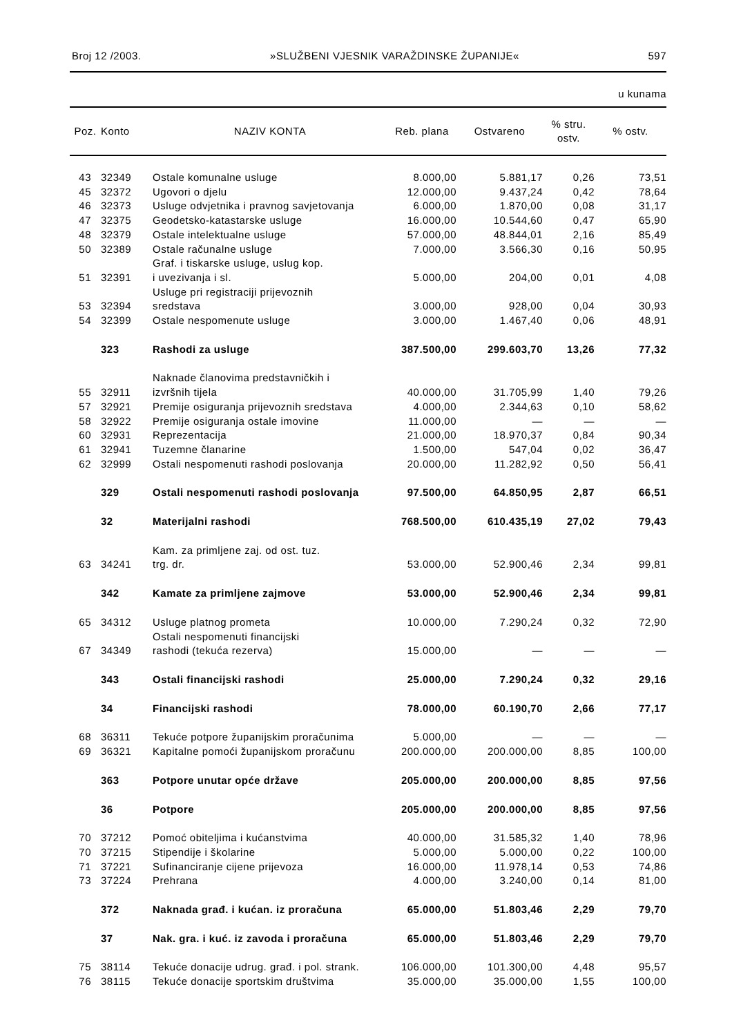Broj 12 /2003. »SLUŽBENI VJESNIK VARAŽDINSKE ŽUPANIJE« 597
u kunama
| Poz. | Konto | NAZIV KONTA | Reb. plana | Ostvareno | % stru. ostv. | % ostv. |
| --- | --- | --- | --- | --- | --- | --- |
| 43 | 32349 | Ostale komunalne usluge | 8.000,00 | 5.881,17 | 0,26 | 73,51 |
| 45 | 32372 | Ugovori o djelu | 12.000,00 | 9.437,24 | 0,42 | 78,64 |
| 46 | 32373 | Usluge odvjetnika i pravnog savjetovanja | 6.000,00 | 1.870,00 | 0,08 | 31,17 |
| 47 | 32375 | Geodetsko-katastarske usluge | 16.000,00 | 10.544,60 | 0,47 | 65,90 |
| 48 | 32379 | Ostale intelektualne usluge | 57.000,00 | 48.844,01 | 2,16 | 85,49 |
| 50 | 32389 | Ostale računalne usluge | 7.000,00 | 3.566,30 | 0,16 | 50,95 |
| 51 | 32391 | Graf. i tiskarske usluge, uslug kop. i uvezivanja i sl. | 5.000,00 | 204,00 | 0,01 | 4,08 |
| 53 | 32394 | Usluge pri registraciji prijevoznih sredstava | 3.000,00 | 928,00 | 0,04 | 30,93 |
| 54 | 32399 | Ostale nespomenute usluge | 3.000,00 | 1.467,40 | 0,06 | 48,91 |
| | 323 | Rashodi za usluge | 387.500,00 | 299.603,70 | 13,26 | 77,32 |
| 55 | 32911 | Naknade članovima predstavničkih i izvršnih tijela | 40.000,00 | 31.705,99 | 1,40 | 79,26 |
| 57 | 32921 | Premije osiguranja prijevoznih sredstava | 4.000,00 | 2.344,63 | 0,10 | 58,62 |
| 58 | 32922 | Premije osiguranja ostale imovine | 11.000,00 | — | — | — |
| 60 | 32931 | Reprezentacija | 21.000,00 | 18.970,37 | 0,84 | 90,34 |
| 61 | 32941 | Tuzemne članarine | 1.500,00 | 547,04 | 0,02 | 36,47 |
| 62 | 32999 | Ostali nespomenuti rashodi poslovanja | 20.000,00 | 11.282,92 | 0,50 | 56,41 |
| | 329 | Ostali nespomenuti rashodi poslovanja | 97.500,00 | 64.850,95 | 2,87 | 66,51 |
| | 32 | Materijalni rashodi | 768.500,00 | 610.435,19 | 27,02 | 79,43 |
| 63 | 34241 | Kam. za primljene zaj. od ost. tuz. trg. dr. | 53.000,00 | 52.900,46 | 2,34 | 99,81 |
| | 342 | Kamate za primljene zajmove | 53.000,00 | 52.900,46 | 2,34 | 99,81 |
| 65 | 34312 | Usluge platnog prometa | 10.000,00 | 7.290,24 | 0,32 | 72,90 |
| 67 | 34349 | Ostali nespomenuti financijski rashodi (tekuća rezerva) | 15.000,00 | — | — | — |
| | 343 | Ostali financijski rashodi | 25.000,00 | 7.290,24 | 0,32 | 29,16 |
| | 34 | Financijski rashodi | 78.000,00 | 60.190,70 | 2,66 | 77,17 |
| 68 | 36311 | Tekuće potpore županijskim proračunima | 5.000,00 | — | — | — |
| 69 | 36321 | Kapitalne pomoći županijskom proračunu | 200.000,00 | 200.000,00 | 8,85 | 100,00 |
| | 363 | Potpore unutar opće države | 205.000,00 | 200.000,00 | 8,85 | 97,56 |
| | 36 | Potpore | 205.000,00 | 200.000,00 | 8,85 | 97,56 |
| 70 | 37212 | Pomoć obiteljima i kućanstvima | 40.000,00 | 31.585,32 | 1,40 | 78,96 |
| 70 | 37215 | Stipendije i školarine | 5.000,00 | 5.000,00 | 0,22 | 100,00 |
| 71 | 37221 | Sufinanciranje cijene prijevoza | 16.000,00 | 11.978,14 | 0,53 | 74,86 |
| 73 | 37224 | Prehrana | 4.000,00 | 3.240,00 | 0,14 | 81,00 |
| | 372 | Naknada građ. i kućan. iz proračuna | 65.000,00 | 51.803,46 | 2,29 | 79,70 |
| | 37 | Nak. gra. i kuć. iz zavoda i proračuna | 65.000,00 | 51.803,46 | 2,29 | 79,70 |
| 75 | 38114 | Tekuće donacije udrug. građ. i pol. strank. | 106.000,00 | 101.300,00 | 4,48 | 95,57 |
| 76 | 38115 | Tekuće donacije sportskim društvima | 35.000,00 | 35.000,00 | 1,55 | 100,00 |